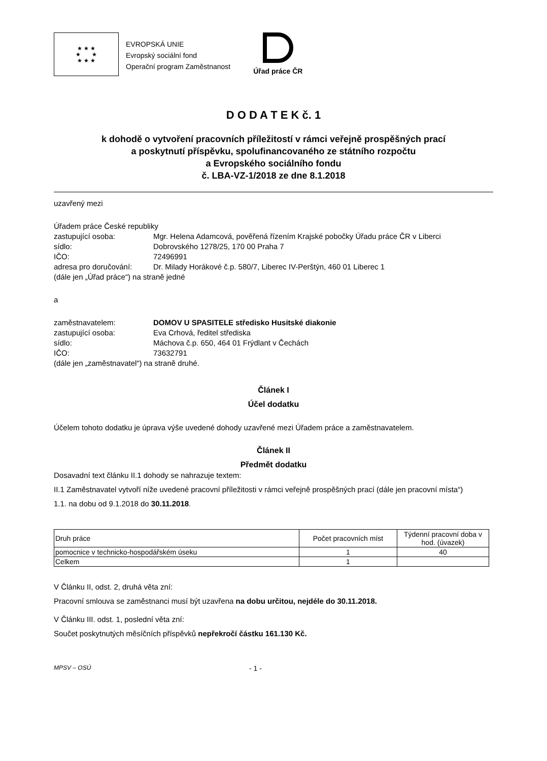★ ★ ★
★ ★
★ ★ ★
EVROPSKÁ UNIE
Evropský sociální fond
Operační program Zaměstnanost
Úřad práce ČR
D O D A T E K č. 1
k dohodě o vytvoření pracovních příležitostí v rámci veřejně prospěšných prací
a poskytnutí příspěvku, spolufinancovaného ze státního rozpočtu
a Evropského sociálního fondu
č. LBA-VZ-1/2018 ze dne 8.1.2018
uzavřený mezi
Úřadem práce České republiky
zastupující osoba: Mgr. Helena Adamcová, pověřená řízením Krajské pobočky Úřadu práce ČR v Liberci
sídlo: Dobrovského 1278/25, 170 00 Praha 7
IČO: 72496991
adresa pro doručování:
Dr. Milady Horákové č.p. 580/7, Liberec IV-Perštýn, 460 01 Liberec 1
(dále jen „Úřad práce“) na straně jedné
a
zaměstnavatelem: DOMOV U SPASITELE středisko Husitské diakonie
zastupující osoba: Eva Crhová, ředitel střediska
sídlo: Máchova č.p. 650, 464 01 Frýdlant v Čechách
IČO: 73632791
(dále jen „zaměstnavatel“) na straně druhé.
Článek I
Účel dodatku
Účelem tohoto dodatku je úprava výše uvedené dohody uzavřené mezi Úřadem práce a zaměstnavatelem.
Článek II
Předmět dodatku
Dosavadní text článku II.1 dohody se nahrazuje textem:
II.1 Zaměstnavatel vytvoří níže uvedené pracovní příležitosti v rámci veřejně prospěšných prací (dále jen pracovní místa“)
1.1. na dobu od 9.1.2018 do 30.11.2018.
| Druh práce | Počet pracovních míst | Týdenní pracovní doba v hod. (úvazek) |
| --- | --- | --- |
| pomocnice v technicko-hospodářském úseku | 1 | 40 |
| Celkem | 1 | |
V Článku II, odst. 2, druhá věta zní:
Pracovní smlouva se zaměstnanci musí být uzavřena na dobu určitou, nejdéle do 30.11.2018.
V Článku III. odst. 1, poslední věta zní:
Součet poskytnutých měsíčních příspěvků nepřekročí částku 161.130 Kč.
MPSV – OSÚ - 1 -